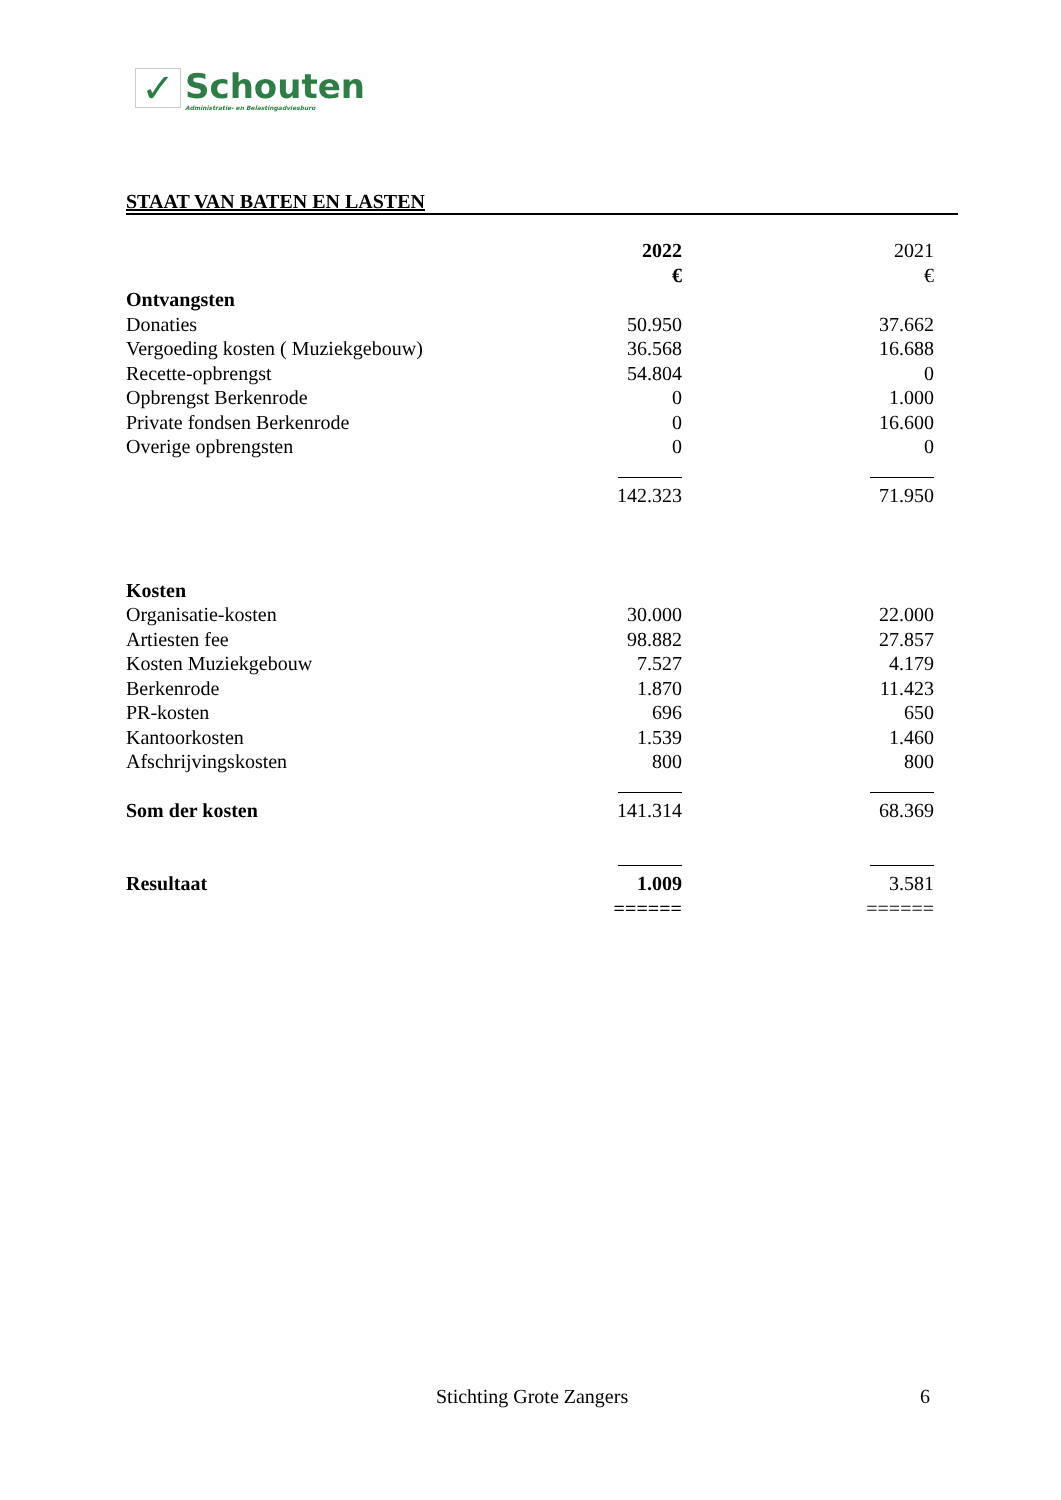✓
Schouten
Administratie- en Belastingadviesburo
STAAT VAN BATEN EN LASTEN
| | 2022 | 2021 |
| | € | € |
| Ontvangsten | | |
| Donaties | 50.950 | 37.662 |
| Vergoeding kosten ( Muziekgebouw) | 36.568 | 16.688 |
| Recette-opbrengst | 54.804 | 0 |
| Opbrengst Berkenrode | 0 | 1.000 |
| Private fondsen Berkenrode | 0 | 16.600 |
| Overige opbrengsten | 0 | 0 |
| | 142.323 | 71.950 |
| Kosten | | |
| Organisatie-kosten | 30.000 | 22.000 |
| Artiesten fee | 98.882 | 27.857 |
| Kosten Muziekgebouw | 7.527 | 4.179 |
| Berkenrode | 1.870 | 11.423 |
| PR-kosten | 696 | 650 |
| Kantoorkosten | 1.539 | 1.460 |
| Afschrijvingskosten | 800 | 800 |
| Som der kosten | 141.314 | 68.369 |
| Resultaat | 1.009 | 3.581 |
| | ====== | ====== |
Stichting Grote Zangers 6